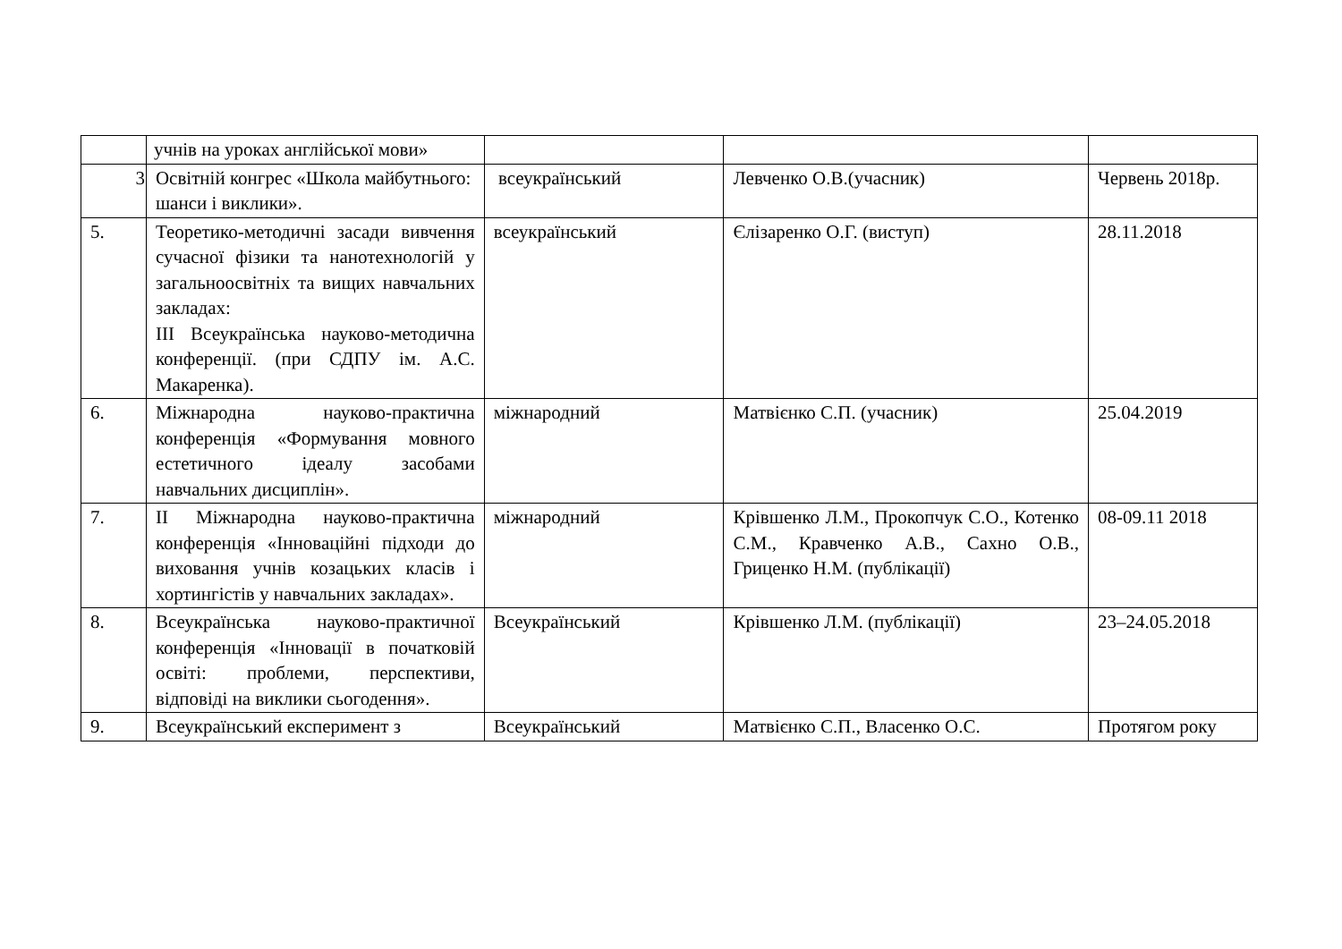| | учнів на уроках англійської мови» | | | |
| 3 | Освітній конгрес «Школа майбутнього: шанси і виклики». | всеукраїнський | Левченко О.В.(учасник) | Червень 2018р. |
| 5. | Теоретико-методичні засади вивчення сучасної фізики та нанотехнологій у загальноосвітніх та вищих навчальних закладах: ІІІ Всеукраїнська науково-методична конференції. (при СДПУ ім. А.С. Макаренка). | всеукраїнський | Єлізаренко О.Г. (виступ) | 28.11.2018 |
| 6. | Міжнародна науково-практична конференція «Формування мовного естетичного ідеалу засобами навчальних дисциплін». | міжнародний | Матвієнко С.П. (учасник) | 25.04.2019 |
| 7. | ІІ Міжнародна науково-практична конференція «Інноваційні підходи до виховання учнів козацьких класів і хортингістів у навчальних закладах». | міжнародний | Крівшенко Л.М., Прокопчук С.О., Котенко С.М., Кравченко А.В., Сахно О.В., Гриценко Н.М. (публікації) | 08-09.11 2018 |
| 8. | Всеукраїнська науково-практичної конференція «Інновації в початковій освіті: проблеми, перспективи, відповіді на виклики сьогодення». | Всеукраїнський | Крівшенко Л.М. (публікації) | 23–24.05.2018 |
| 9. | Всеукраїнський експеримент з | Всеукраїнський | Матвієнко С.П., Власенко О.С. | Протягом року |